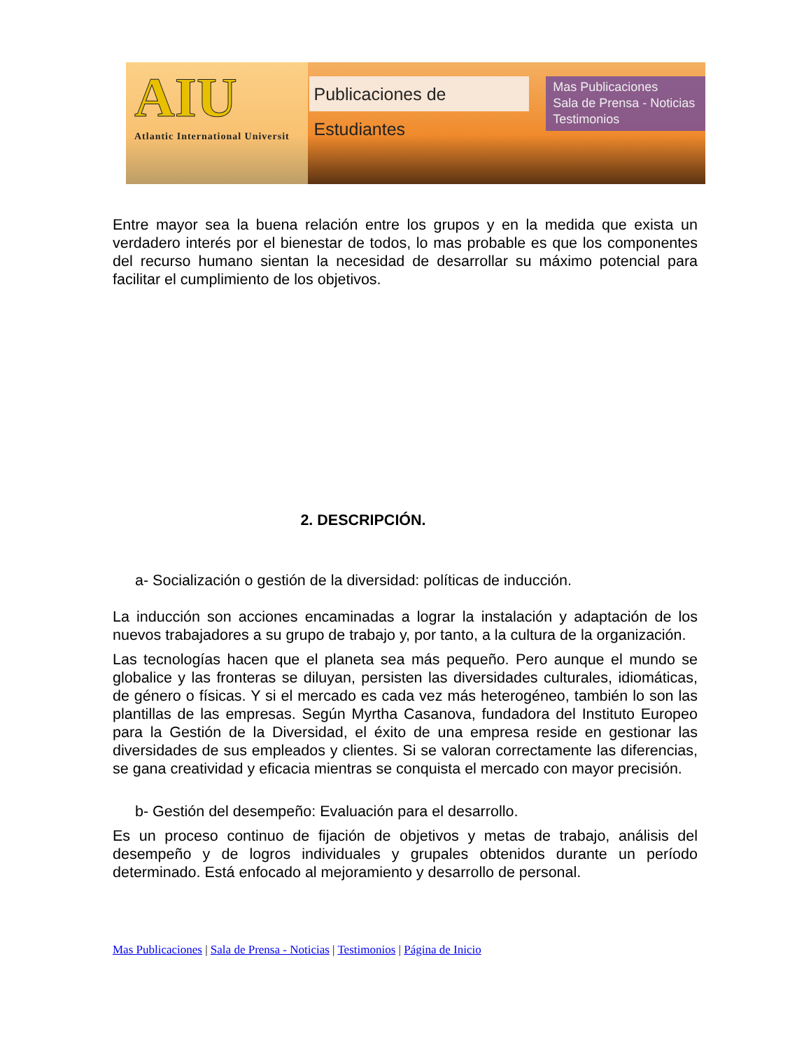AIU
Atlantic International Universit
Publicaciones de Estudiantes
Mas Publicaciones
Sala de Prensa - Noticias
Testimonios
Entre mayor sea la buena relación entre los grupos y en la medida que exista un verdadero interés por el bienestar de todos, lo mas probable es que los componentes del recurso humano sientan la necesidad de desarrollar su máximo potencial para facilitar el cumplimiento de los objetivos.
2. DESCRIPCIÓN.
a- Socialización o gestión de la diversidad: políticas de inducción.
La inducción son acciones encaminadas a lograr la instalación y adaptación de los nuevos trabajadores a su grupo de trabajo y, por tanto, a la cultura de la organización.
Las tecnologías hacen que el planeta sea más pequeño. Pero aunque el mundo se globalice y las fronteras se diluyan, persisten las diversidades culturales, idiomáticas, de género o físicas. Y si el mercado es cada vez más heterogéneo, también lo son las plantillas de las empresas. Según Myrtha Casanova, fundadora del Instituto Europeo para la Gestión de la Diversidad, el éxito de una empresa reside en gestionar las diversidades de sus empleados y clientes. Si se valoran correctamente las diferencias, se gana creatividad y eficacia mientras se conquista el mercado con mayor precisión.
b- Gestión del desempeño: Evaluación para el desarrollo.
Es un proceso continuo de fijación de objetivos y metas de trabajo, análisis del desempeño y de logros individuales y grupales obtenidos durante un período determinado. Está enfocado al mejoramiento y desarrollo de personal.
Mas Publicaciones | Sala de Prensa - Noticias | Testimonios | Página de Inicio